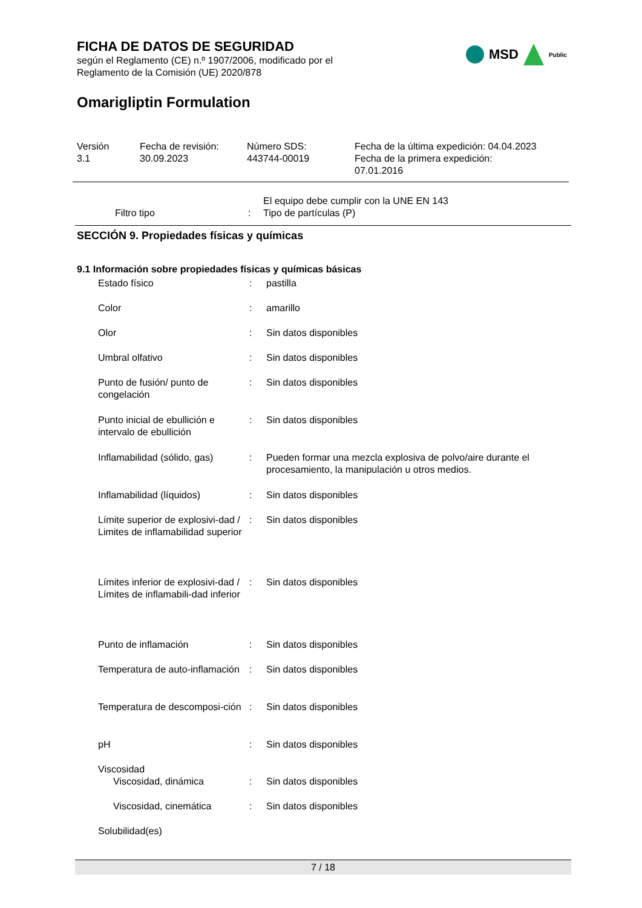FICHA DE DATOS DE SEGURIDAD
según el Reglamento (CE) n.º 1907/2006, modificado por el
Reglamento de la Comisión (UE) 2020/878
MSD
Public
Omarigliptin Formulation
Versión
3.1
Fecha de revisión:
30.09.2023
Número SDS:
443744-00019
Fecha de la última expedición: 04.04.2023
Fecha de la primera expedición:
07.01.2016
| | Filtro tipo | : | El equipo debe cumplir con la UNE EN 143 Tipo de partículas (P) |
SECCIÓN 9. Propiedades físicas y químicas
9.1 Información sobre propiedades físicas y químicas básicas
| | Estado físico | : | pastilla |
| | Color | : | amarillo |
| | Olor | : | Sin datos disponibles |
| | Umbral olfativo | : | Sin datos disponibles |
| | Punto de fusión/ punto de congelación | : | Sin datos disponibles |
| | Punto inicial de ebullición e intervalo de ebullición | : | Sin datos disponibles |
| | Inflamabilidad (sólido, gas) | : | Pueden formar una mezcla explosiva de polvo/aire durante el procesamiento, la manipulación u otros medios. |
| | Inflamabilidad (líquidos) | : | Sin datos disponibles |
| | Límite superior de explosivi-dad / Limites de inflamabilidad superior | : | Sin datos disponibles |
| | Límites inferior de explosivi-dad / Límites de inflamabili-dad inferior | : | Sin datos disponibles |
| | Punto de inflamación | : | Sin datos disponibles |
| | Temperatura de auto-inflamación | : | Sin datos disponibles |
| | Temperatura de descomposi-ción | : | Sin datos disponibles |
| | pH | : | Sin datos disponibles |
| | Viscosidad | | |
| | Viscosidad, dinámica | : | Sin datos disponibles |
| | Viscosidad, cinemática | : | Sin datos disponibles |
| | Solubilidad(es) | | |
7 / 18